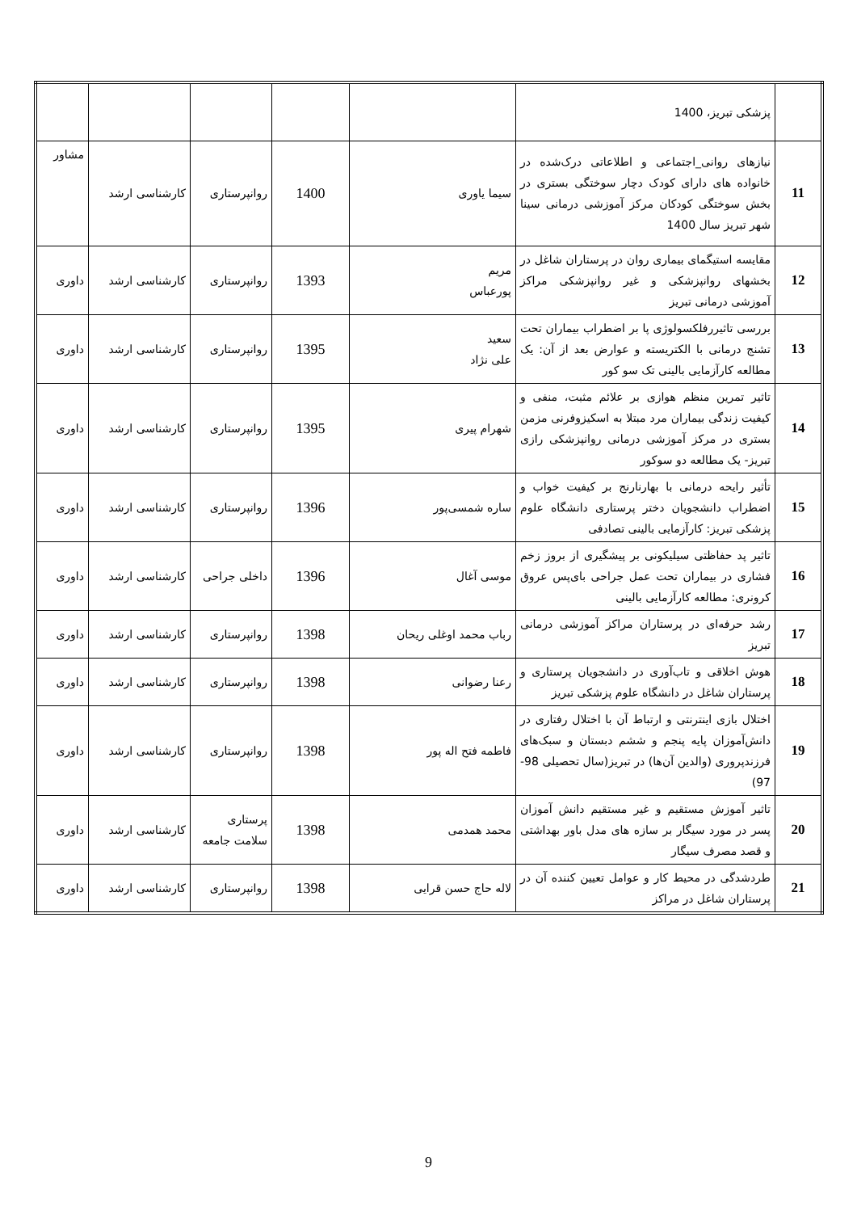| | پزشکی تبریز، 1400 | | | | | |
| 11 | نیازهای روانی_اجتماعی و اطلاعاتی درک‌شده در خانواده های دارای کودک دچار سوختگی بستری در بخش سوختگی کودکان مرکز آموزشی درمانی سینا شهر تبریز سال 1400 | سیما یاوری | 1400 | روانپرستاری | کارشناسی ارشد | مشاور |
| 12 | مقایسه استیگمای بیماری روان در پرستاران شاغل در بخشهای روانپزشکی و غیر روانپزشکی مراکز آموزشی درمانی تبریز | مریم پورعباس | 1393 | روانپرستاری | کارشناسی ارشد | داوری |
| 13 | بررسی تاثیررفلکسولوژی پا بر اضطراب بیماران تحت تشنج درمانی با الکتریسته و عوارض بعد از آن: یک مطالعه کارآزمایی بالینی تک سو کور | سعید علی نژاد | 1395 | روانپرستاری | کارشناسی ارشد | داوری |
| 14 | تاثیر تمرین منظم هوازی بر علائم مثبت، منفی و کیفیت زندگی بیماران مرد مبتلا به اسکیزوفرنی مزمن بستری در مرکز آموزشی درمانی روانپزشکی رازی تبریز- یک مطالعه دو سوکور | شهرام پیری | 1395 | روانپرستاری | کارشناسی ارشد | داوری |
| 15 | تأثیر رایحه درمانی با بهارنارنج بر کیفیت خواب و اضطراب دانشجویان دختر پرستاری دانشگاه علوم پزشکی تبریز: کارآزمایی بالینی تصادفی | ساره شمسی‌پور | 1396 | روانپرستاری | کارشناسی ارشد | داوری |
| 16 | تاثیر پد حفاظتی سیلیکونی بر پیشگیری از بروز زخم فشاری در بیماران تحت عمل جراحی بای‌پس عروق کرونری: مطالعه کارآزمایی بالینی | موسی آغال | 1396 | داخلی جراحی | کارشناسی ارشد | داوری |
| 17 | رشد حرفه‌ای در پرستاران مراکز آموزشی درمانی تبریز | رباب محمد اوغلی ریحان | 1398 | روانپرستاری | کارشناسی ارشد | داوری |
| 18 | هوش اخلاقی و تاب‌آوری در دانشجویان پرستاری و پرستاران شاغل در دانشگاه علوم پزشکی تبریز | رعنا رضوانی | 1398 | روانپرستاری | کارشناسی ارشد | داوری |
| 19 | اختلال بازی اینترنتی و ارتباط آن با اختلال رفتاری در دانش‌آموزان پایه پنجم و ششم دبستان و سبک‌های فرزندپروری (والدین آن‌ها) در تبریز(سال تحصیلی 98-97) | فاطمه فتح اله پور | 1398 | روانپرستاری | کارشناسی ارشد | داوری |
| 20 | تاثیر آموزش مستقیم و غیر مستقیم دانش آموزان پسر در مورد سیگار بر سازه های مدل باور بهداشتی و قصد مصرف سیگار | محمد همدمی | 1398 | پرستاری سلامت جامعه | کارشناسی ارشد | داوری |
| 21 | طردشدگی در محیط کار و عوامل تعیین کننده آن در پرستاران شاغل در مراکز | لاله حاج حسن قرایی | 1398 | روانپرستاری | کارشناسی ارشد | داوری |
9